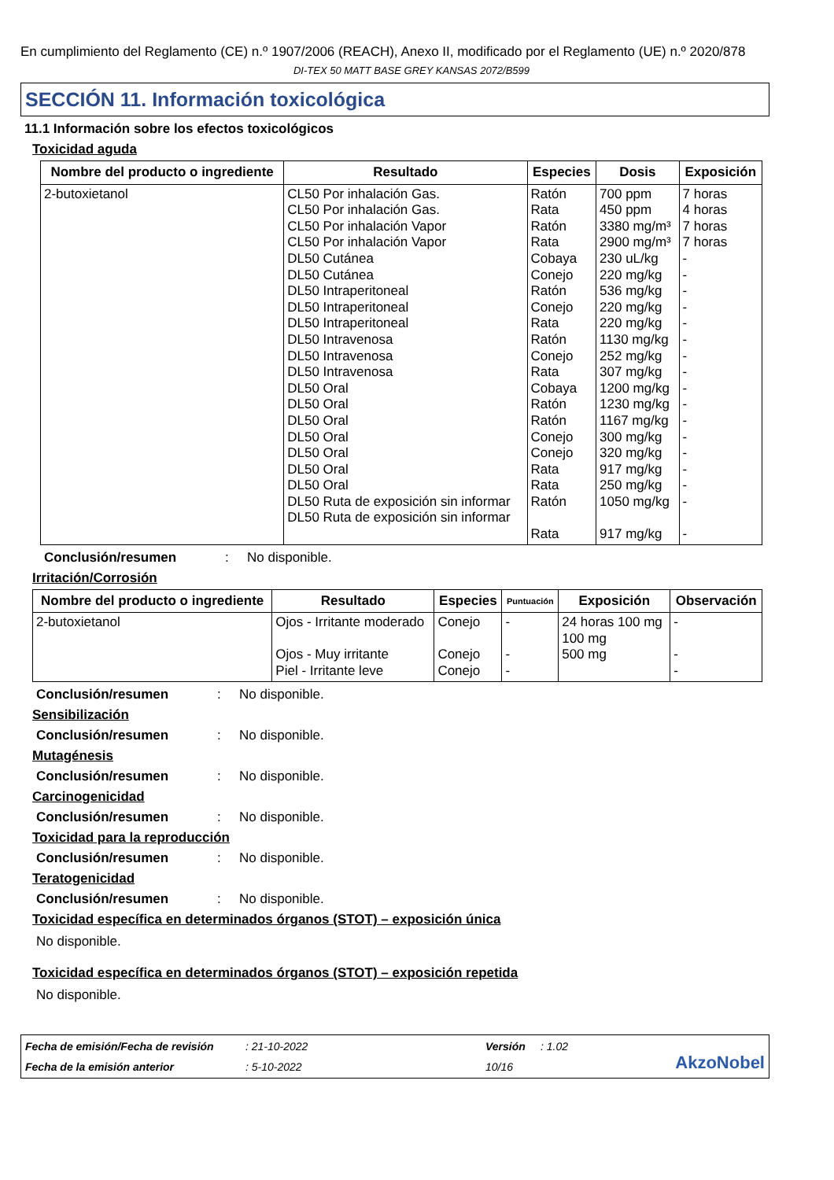En cumplimiento del Reglamento (CE) n.º 1907/2006 (REACH), Anexo II, modificado por el Reglamento (UE) n.º 2020/878
DI-TEX 50 MATT BASE GREY KANSAS 2072/B599
SECCIÓN 11. Información toxicológica
11.1 Información sobre los efectos toxicológicos
Toxicidad aguda
| Nombre del producto o ingrediente | Resultado | Especies | Dosis | Exposición |
| --- | --- | --- | --- | --- |
| 2-butoxietanol | CL50 Por inhalación Gas. CL50 Por inhalación Gas. CL50 Por inhalación Vapor CL50 Por inhalación Vapor DL50 Cutánea DL50 Cutánea DL50 Intraperitoneal DL50 Intraperitoneal DL50 Intraperitoneal DL50 Intravenosa DL50 Intravenosa DL50 Intravenosa DL50 Oral DL50 Oral DL50 Oral DL50 Oral DL50 Oral DL50 Oral DL50 Oral DL50 Ruta de exposición sin informar DL50 Ruta de exposición sin informar | Ratón Rata Ratón Rata Cobaya Conejo Ratón Conejo Rata Ratón Conejo Rata Cobaya Ratón Ratón Conejo Conejo Rata Rata Ratón Rata | 700 ppm 450 ppm 3380 mg/m³ 2900 mg/m³ 230 uL/kg 220 mg/kg 536 mg/kg 220 mg/kg 220 mg/kg 1130 mg/kg 252 mg/kg 307 mg/kg 1200 mg/kg 1230 mg/kg 1167 mg/kg 300 mg/kg 320 mg/kg 917 mg/kg 250 mg/kg 1050 mg/kg 917 mg/kg | 7 horas 4 horas 7 horas 7 horas - - - - - - - - - - - - - - - - - |
Conclusión/resumen: No disponible.
Irritación/Corrosión
| Nombre del producto o ingrediente | Resultado | Especies | Puntuación | Exposición | Observación |
| --- | --- | --- | --- | --- | --- |
| 2-butoxietanol | Ojos - Irritante moderado Ojos - Muy irritante Piel - Irritante leve | Conejo Conejo Conejo | - - - | 24 horas 100 mg 100 mg 500 mg | - - - |
Conclusión/resumen: No disponible.
Sensibilización
Conclusión/resumen: No disponible.
Mutagénesis
Conclusión/resumen: No disponible.
Carcinogenicidad
Conclusión/resumen: No disponible.
Toxicidad para la reproducción
Conclusión/resumen: No disponible.
Teratogenicidad
Conclusión/resumen: No disponible.
Toxicidad específica en determinados órganos (STOT) – exposición única
No disponible.
Toxicidad específica en determinados órganos (STOT) – exposición repetida
No disponible.
Fecha de emisión/Fecha de revisión: 21-10-2022 Versión: 1.02 AkzoNobel Fecha de la emisión anterior: 5-10-2022 10/16